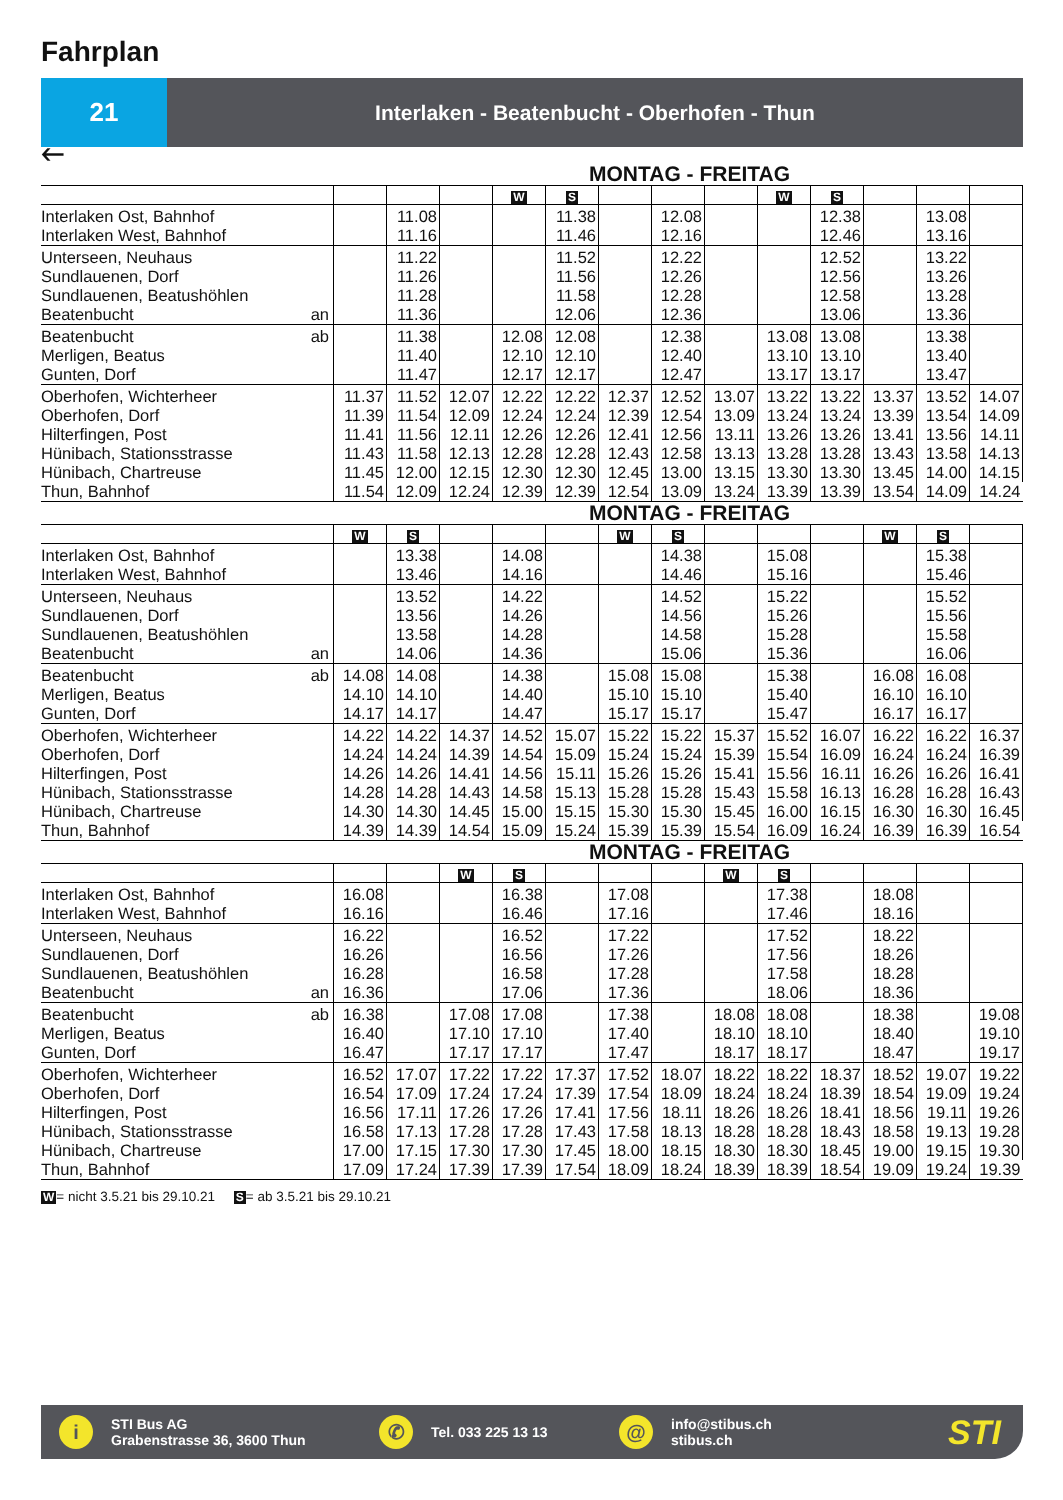Fahrplan
21
Interlaken - Beatenbucht - Oberhofen - Thun
🡐
MONTAG - FREITAG
| | | | | W | S | | | | W | S | | | |
| Interlaken Ost, Bahnhof | | 11.08 | | | 11.38 | | 12.08 | | | 12.38 | | 13.08 | |
| Interlaken West, Bahnhof | | 11.16 | | | 11.46 | | 12.16 | | | 12.46 | | 13.16 | |
| Unterseen, Neuhaus | | 11.22 | | | 11.52 | | 12.22 | | | 12.52 | | 13.22 | |
| Sundlauenen, Dorf | | 11.26 | | | 11.56 | | 12.26 | | | 12.56 | | 13.26 | |
| Sundlauenen, Beatushöhlen | | 11.28 | | | 11.58 | | 12.28 | | | 12.58 | | 13.28 | |
| Beatenbucht an | | 11.36 | | | 12.06 | | 12.36 | | | 13.06 | | 13.36 | |
| Beatenbucht ab | | 11.38 | | 12.08 | 12.08 | | 12.38 | | 13.08 | 13.08 | | 13.38 | |
| Merligen, Beatus | | 11.40 | | 12.10 | 12.10 | | 12.40 | | 13.10 | 13.10 | | 13.40 | |
| Gunten, Dorf | | 11.47 | | 12.17 | 12.17 | | 12.47 | | 13.17 | 13.17 | | 13.47 | |
| Oberhofen, Wichterheer | 11.37 | 11.52 | 12.07 | 12.22 | 12.22 | 12.37 | 12.52 | 13.07 | 13.22 | 13.22 | 13.37 | 13.52 | 14.07 |
| Oberhofen, Dorf | 11.39 | 11.54 | 12.09 | 12.24 | 12.24 | 12.39 | 12.54 | 13.09 | 13.24 | 13.24 | 13.39 | 13.54 | 14.09 |
| Hilterfingen, Post | 11.41 | 11.56 | 12.11 | 12.26 | 12.26 | 12.41 | 12.56 | 13.11 | 13.26 | 13.26 | 13.41 | 13.56 | 14.11 |
| Hünibach, Stationsstrasse | 11.43 | 11.58 | 12.13 | 12.28 | 12.28 | 12.43 | 12.58 | 13.13 | 13.28 | 13.28 | 13.43 | 13.58 | 14.13 |
| Hünibach, Chartreuse | 11.45 | 12.00 | 12.15 | 12.30 | 12.30 | 12.45 | 13.00 | 13.15 | 13.30 | 13.30 | 13.45 | 14.00 | 14.15 |
| Thun, Bahnhof | 11.54 | 12.09 | 12.24 | 12.39 | 12.39 | 12.54 | 13.09 | 13.24 | 13.39 | 13.39 | 13.54 | 14.09 | 14.24 |
MONTAG - FREITAG
| | W | S | | | | W | S | | | | W | S | |
| Interlaken Ost, Bahnhof | | 13.38 | | 14.08 | | | 14.38 | | 15.08 | | | 15.38 | |
| Interlaken West, Bahnhof | | 13.46 | | 14.16 | | | 14.46 | | 15.16 | | | 15.46 | |
| Unterseen, Neuhaus | | 13.52 | | 14.22 | | | 14.52 | | 15.22 | | | 15.52 | |
| Sundlauenen, Dorf | | 13.56 | | 14.26 | | | 14.56 | | 15.26 | | | 15.56 | |
| Sundlauenen, Beatushöhlen | | 13.58 | | 14.28 | | | 14.58 | | 15.28 | | | 15.58 | |
| Beatenbucht an | | 14.06 | | 14.36 | | | 15.06 | | 15.36 | | | 16.06 | |
| Beatenbucht ab | 14.08 | 14.08 | | 14.38 | | 15.08 | 15.08 | | 15.38 | | 16.08 | 16.08 | |
| Merligen, Beatus | 14.10 | 14.10 | | 14.40 | | 15.10 | 15.10 | | 15.40 | | 16.10 | 16.10 | |
| Gunten, Dorf | 14.17 | 14.17 | | 14.47 | | 15.17 | 15.17 | | 15.47 | | 16.17 | 16.17 | |
| Oberhofen, Wichterheer | 14.22 | 14.22 | 14.37 | 14.52 | 15.07 | 15.22 | 15.22 | 15.37 | 15.52 | 16.07 | 16.22 | 16.22 | 16.37 |
| Oberhofen, Dorf | 14.24 | 14.24 | 14.39 | 14.54 | 15.09 | 15.24 | 15.24 | 15.39 | 15.54 | 16.09 | 16.24 | 16.24 | 16.39 |
| Hilterfingen, Post | 14.26 | 14.26 | 14.41 | 14.56 | 15.11 | 15.26 | 15.26 | 15.41 | 15.56 | 16.11 | 16.26 | 16.26 | 16.41 |
| Hünibach, Stationsstrasse | 14.28 | 14.28 | 14.43 | 14.58 | 15.13 | 15.28 | 15.28 | 15.43 | 15.58 | 16.13 | 16.28 | 16.28 | 16.43 |
| Hünibach, Chartreuse | 14.30 | 14.30 | 14.45 | 15.00 | 15.15 | 15.30 | 15.30 | 15.45 | 16.00 | 16.15 | 16.30 | 16.30 | 16.45 |
| Thun, Bahnhof | 14.39 | 14.39 | 14.54 | 15.09 | 15.24 | 15.39 | 15.39 | 15.54 | 16.09 | 16.24 | 16.39 | 16.39 | 16.54 |
MONTAG - FREITAG
| | | | W | S | | | | W | S | | | | |
| Interlaken Ost, Bahnhof | 16.08 | | | 16.38 | | 17.08 | | | 17.38 | | 18.08 | | |
| Interlaken West, Bahnhof | 16.16 | | | 16.46 | | 17.16 | | | 17.46 | | 18.16 | | |
| Unterseen, Neuhaus | 16.22 | | | 16.52 | | 17.22 | | | 17.52 | | 18.22 | | |
| Sundlauenen, Dorf | 16.26 | | | 16.56 | | 17.26 | | | 17.56 | | 18.26 | | |
| Sundlauenen, Beatushöhlen | 16.28 | | | 16.58 | | 17.28 | | | 17.58 | | 18.28 | | |
| Beatenbucht an | 16.36 | | | 17.06 | | 17.36 | | | 18.06 | | 18.36 | | |
| Beatenbucht ab | 16.38 | | 17.08 | 17.08 | | 17.38 | | 18.08 | 18.08 | | 18.38 | | 19.08 |
| Merligen, Beatus | 16.40 | | 17.10 | 17.10 | | 17.40 | | 18.10 | 18.10 | | 18.40 | | 19.10 |
| Gunten, Dorf | 16.47 | | 17.17 | 17.17 | | 17.47 | | 18.17 | 18.17 | | 18.47 | | 19.17 |
| Oberhofen, Wichterheer | 16.52 | 17.07 | 17.22 | 17.22 | 17.37 | 17.52 | 18.07 | 18.22 | 18.22 | 18.37 | 18.52 | 19.07 | 19.22 |
| Oberhofen, Dorf | 16.54 | 17.09 | 17.24 | 17.24 | 17.39 | 17.54 | 18.09 | 18.24 | 18.24 | 18.39 | 18.54 | 19.09 | 19.24 |
| Hilterfingen, Post | 16.56 | 17.11 | 17.26 | 17.26 | 17.41 | 17.56 | 18.11 | 18.26 | 18.26 | 18.41 | 18.56 | 19.11 | 19.26 |
| Hünibach, Stationsstrasse | 16.58 | 17.13 | 17.28 | 17.28 | 17.43 | 17.58 | 18.13 | 18.28 | 18.28 | 18.43 | 18.58 | 19.13 | 19.28 |
| Hünibach, Chartreuse | 17.00 | 17.15 | 17.30 | 17.30 | 17.45 | 18.00 | 18.15 | 18.30 | 18.30 | 18.45 | 19.00 | 19.15 | 19.30 |
| Thun, Bahnhof | 17.09 | 17.24 | 17.39 | 17.39 | 17.54 | 18.09 | 18.24 | 18.39 | 18.39 | 18.54 | 19.09 | 19.24 | 19.39 |
W= nicht 3.5.21 bis 29.10.21 S= ab 3.5.21 bis 29.10.21
i
STI Bus AG
Grabenstrasse 36, 3600 Thun
✆
Tel. 033 225 13 13
@
info@stibus.ch
stibus.ch
STI